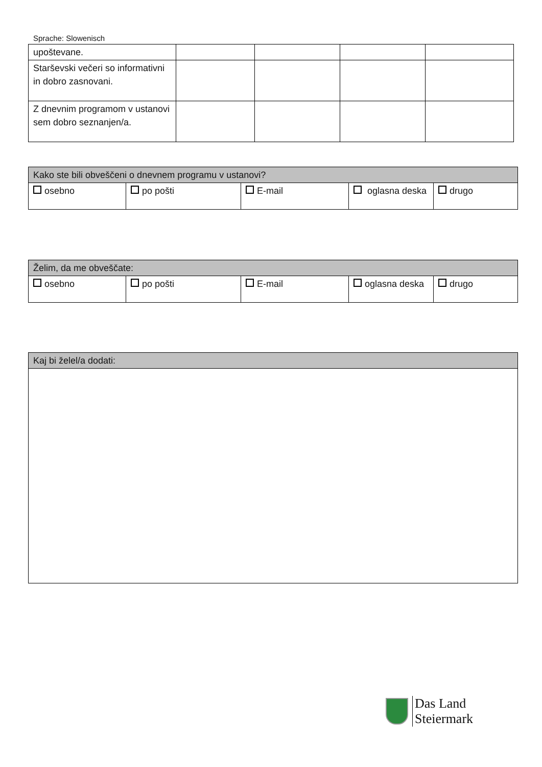Sprache: Slowenisch
| upoštevane. | | | | |
| Starševski večeri so informativni in dobro zasnovani. | | | | |
| Z dnevnim programom v ustanovi sem dobro seznanjen/a. | | | | |
| Kako ste bili obveščeni o dnevnem programu v ustanovi? | | | | |
| osebno | po pošti | E-mail | oglasna deska | drugo |
| Želim, da me obveščate: | | | | |
| osebno | po pošti | E-mail | oglasna deska | drugo |
| Kaj bi želel/a dodati: |
Das Land
Steiermark